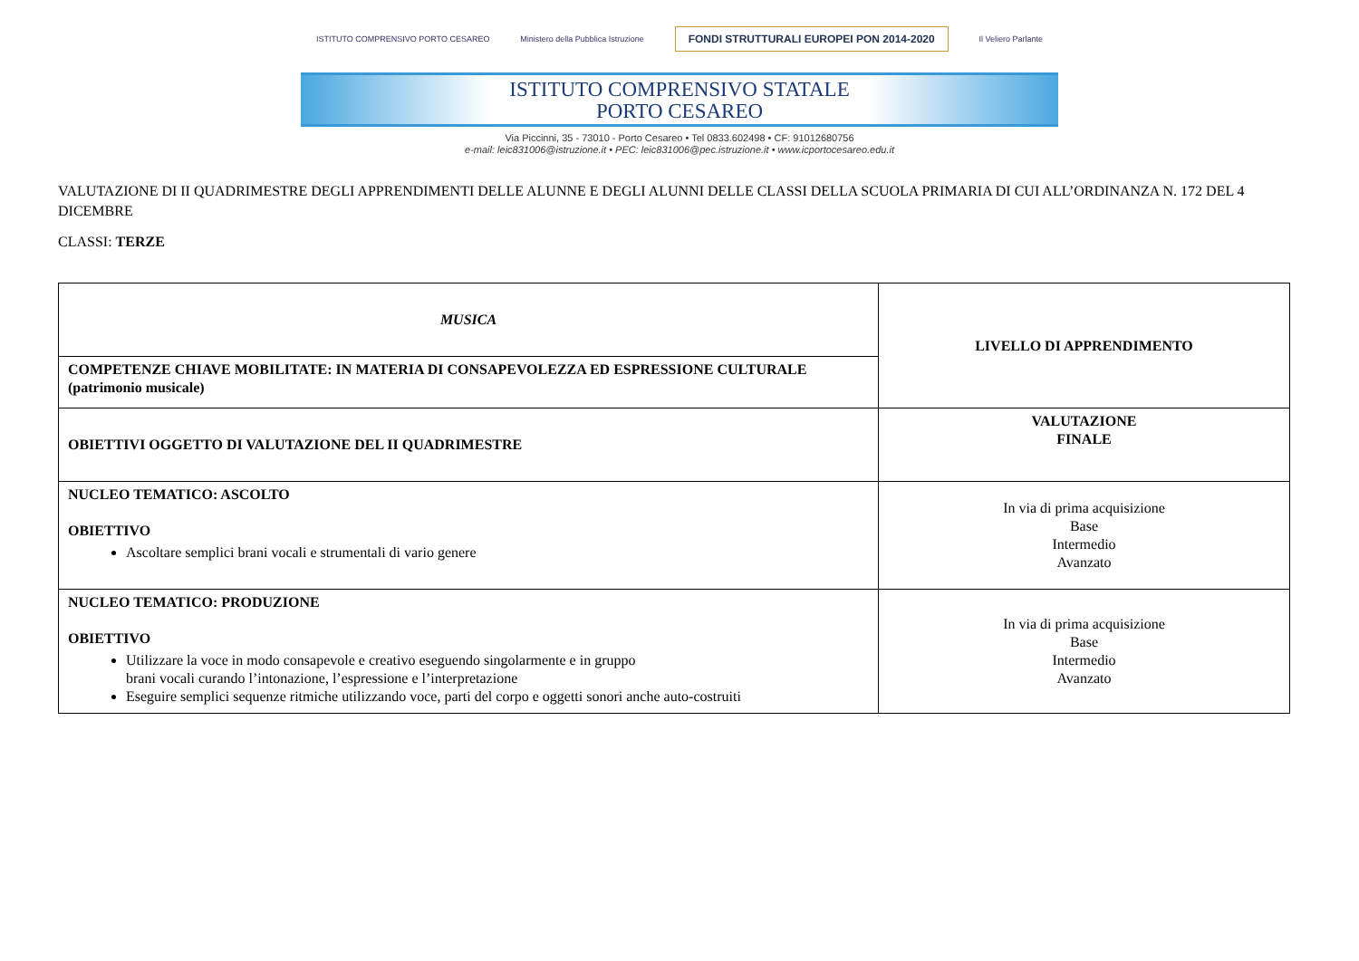ISTITUTO COMPRENSIVO PORTO CESAREO Ministero della Pubblica Istruzione FONDI STRUTTURALI EUROPEI PON 2014-2020 Il Veliero Parlante
ISTITUTO COMPRENSIVO STATALE
PORTO CESAREO
Via Piccinni, 35 - 73010 - Porto Cesareo • Tel 0833.602498 • CF: 91012680756
e-mail: leic831006@istruzione.it • PEC: leic831006@pec.istruzione.it • www.icportocesareo.edu.it
VALUTAZIONE DI II QUADRIMESTRE DEGLI APPRENDIMENTI DELLE ALUNNE E DEGLI ALUNNI DELLE CLASSI DELLA SCUOLA PRIMARIA DI CUI ALL’ORDINANZA N. 172 DEL 4 DICEMBRE
CLASSI: TERZE
| MUSICA | LIVELLO DI APPRENDIMENTO |
| COMPETENZE CHIAVE MOBILITATE: IN MATERIA DI CONSAPEVOLEZZA ED ESPRESSIONE CULTURALE (patrimonio musicale) | |
| OBIETTIVI OGGETTO DI VALUTAZIONE DEL II QUADRIMESTRE | VALUTAZIONE FINALE |
| NUCLEO TEMATICO: ASCOLTO OBIETTIVO Ascoltare semplici brani vocali e strumentali di vario genere | In via di prima acquisizione Base Intermedio Avanzato |
| NUCLEO TEMATICO: PRODUZIONE OBIETTIVO Utilizzare la voce in modo consapevole e creativo eseguendo singolarmente e in gruppo brani vocali curando l’intonazione, l’espressione e l’interpretazione Eseguire semplici sequenze ritmiche utilizzando voce, parti del corpo e oggetti sonori anche auto-costruiti | In via di prima acquisizione Base Intermedio Avanzato |